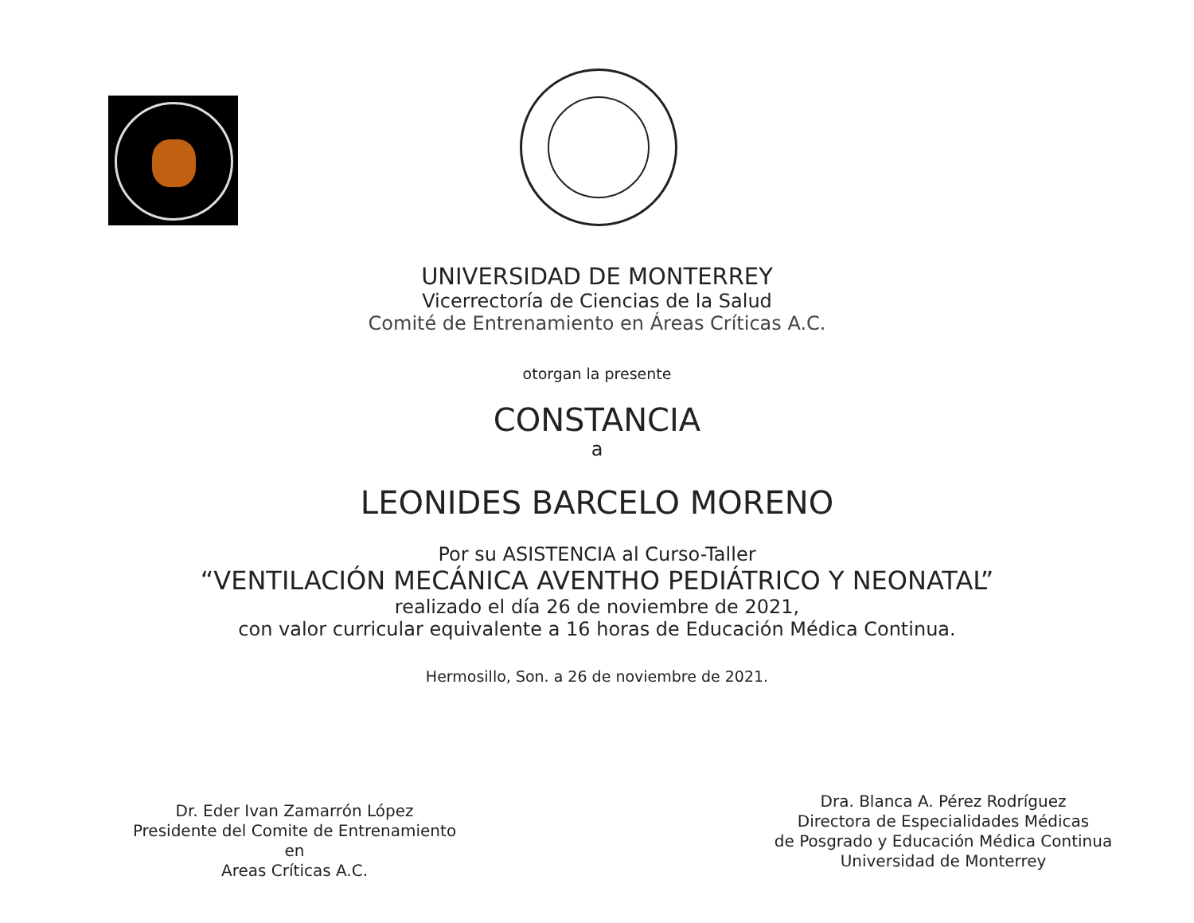UNIVERSIDAD DE MONTERREY
Vicerrectoría de Ciencias de la Salud
Comité de Entrenamiento en Áreas Críticas A.C.
otorgan la presente
CONSTANCIA
a
LEONIDES BARCELO MORENO
Por su ASISTENCIA al Curso-Taller
“VENTILACIÓN MECÁNICA AVENTHO PEDIÁTRICO Y NEONATAL”
realizado el día 26 de noviembre de 2021,
con valor curricular equivalente a 16 horas de Educación Médica Continua.
Hermosillo, Son. a 26 de noviembre de 2021.
Dr. Eder Ivan Zamarrón López
Presidente del Comite de Entrenamiento en
Areas Críticas A.C.
Dra. Blanca A. Pérez Rodríguez
Directora de Especialidades Médicas
de Posgrado y Educación Médica Continua
Universidad de Monterrey